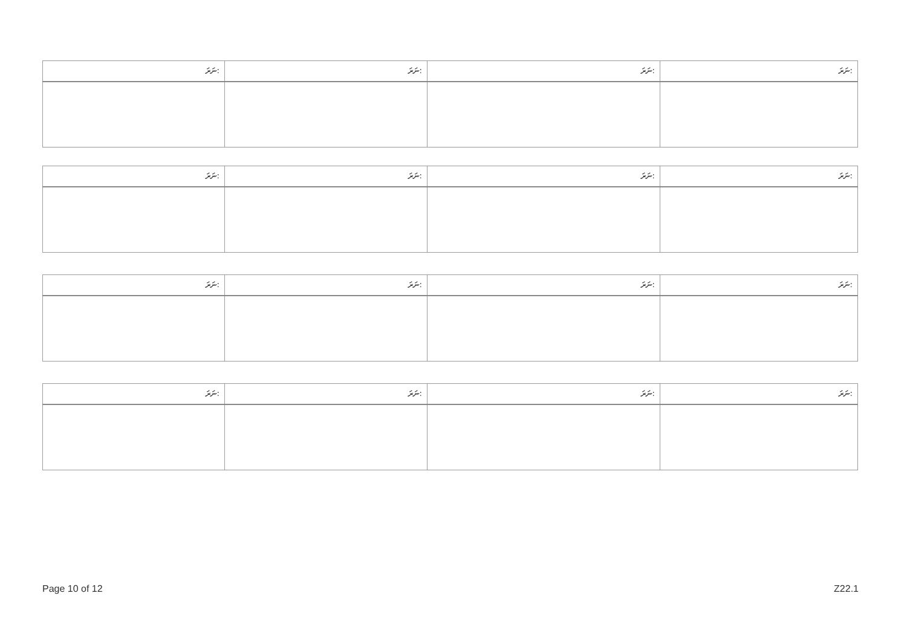| ނަރަ: | ނަރަ: | ނަރަ: | ނަރަ: |
| ނަރަ: | ނަރަ: | ނަރަ: | ނަރަ: |
| ނަރަ: | ނަރަ: | ނަރަ: | ނަރަ: |
| ނަރަ: | ނަރަ: | ނަރަ: | ނަރަ: |
Page 10 of 12 Z22.1